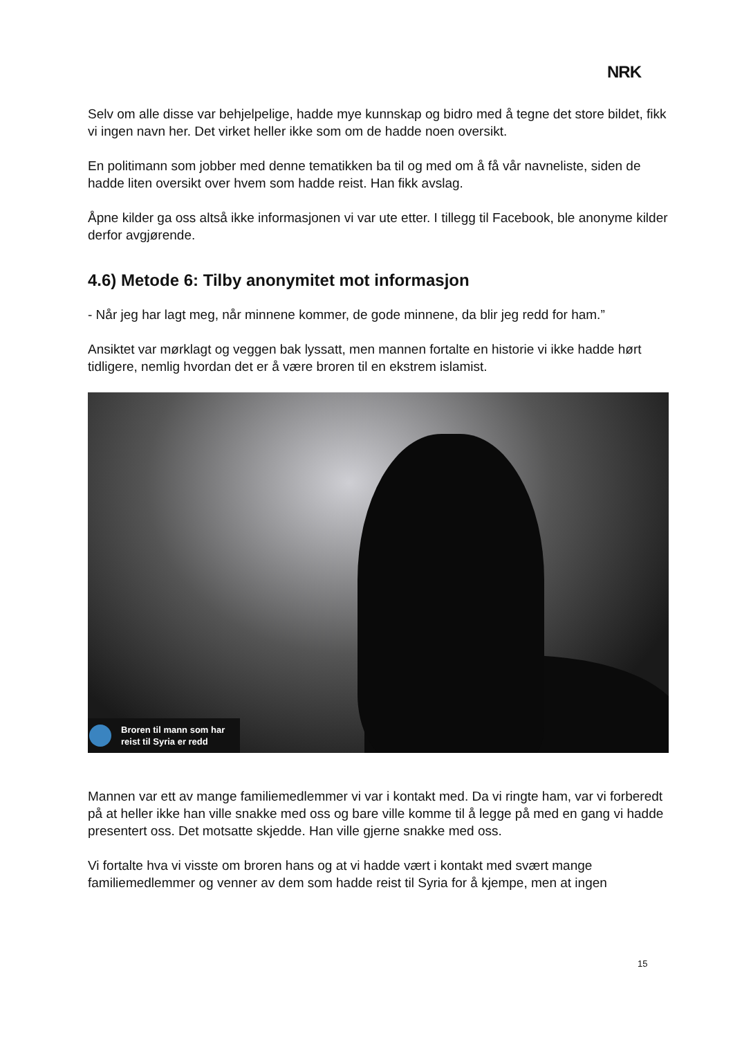NRK
Selv om alle disse var behjelpelige, hadde mye kunnskap og bidro med å tegne det store bildet, fikk vi ingen navn her. Det virket heller ikke som om de hadde noen oversikt.
En politimann som jobber med denne tematikken ba til og med om å få vår navneliste, siden de hadde liten oversikt over hvem som hadde reist. Han fikk avslag.
Åpne kilder ga oss altså ikke informasjonen vi var ute etter. I tillegg til Facebook, ble anonyme kilder derfor avgjørende.
4.6) Metode 6: Tilby anonymitet mot informasjon
- Når jeg har lagt meg, når minnene kommer, de gode minnene, da blir jeg redd for ham.”
Ansiktet var mørklagt og veggen bak lyssatt, men mannen fortalte en historie vi ikke hadde hørt tidligere, nemlig hvordan det er å være broren til en ekstrem islamist.
Broren til mann som har
reist til Syria er redd
Mannen var ett av mange familiemedlemmer vi var i kontakt med. Da vi ringte ham, var vi forberedt på at heller ikke han ville snakke med oss og bare ville komme til å legge på med en gang vi hadde presentert oss. Det motsatte skjedde. Han ville gjerne snakke med oss.
Vi fortalte hva vi visste om broren hans og at vi hadde vært i kontakt med svært mange familiemedlemmer og venner av dem som hadde reist til Syria for å kjempe, men at ingen
15